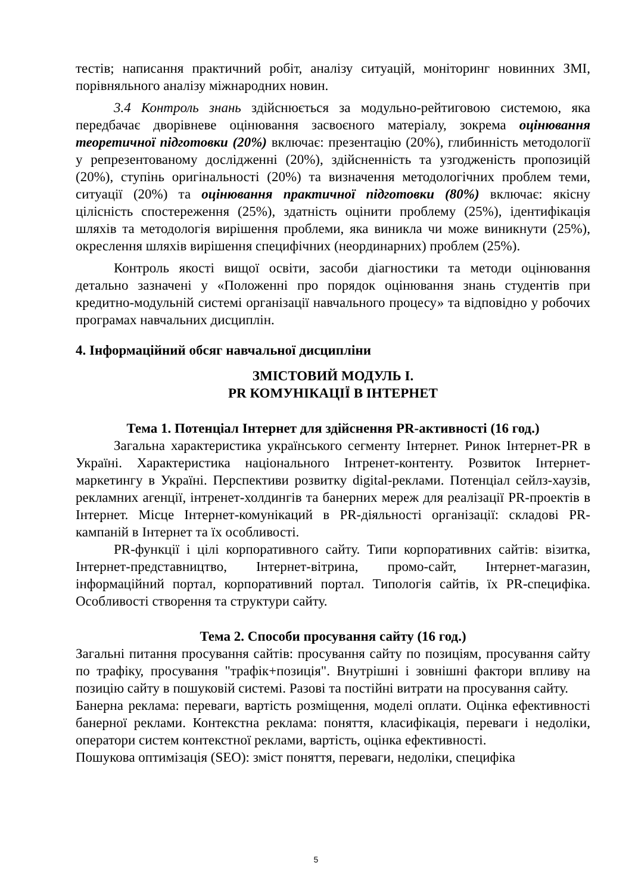тестів; написання практичний робіт, аналізу ситуацій, моніторинг новинних ЗМІ, порівняльного аналізу міжнародних новин.
3.4 Контроль знань здійснюється за модульно-рейтиговою системою, яка передбачає дворівневе оцінювання засвоєного матеріалу, зокрема оцінювання теоретичної підготовки (20%) включає: презентацію (20%), глибинність методології у репрезентованому дослідженні (20%), здійсненність та узгодженість пропозицій (20%), ступінь оригінальності (20%) та визначення методологічних проблем теми, ситуації (20%) та оцінювання практичної підготовки (80%) включає: якісну цілісність спостереження (25%), здатність оцінити проблему (25%), ідентифікація шляхів та методологія вирішення проблеми, яка виникла чи може виникнути (25%), окреслення шляхів вирішення специфічних (неординарних) проблем (25%).
Контроль якості вищої освіти, засоби діагностики та методи оцінювання детально зазначені у «Положенні про порядок оцінювання знань студентів при кредитно-модульній системі організації навчального процесу» та відповідно у робочих програмах навчальних дисциплін.
4. Інформаційний обсяг навчальної дисципліни
ЗМІСТОВИЙ МОДУЛЬ І.
PR КОМУНІКАЦІЇ В ІНТЕРНЕТ
Тема 1. Потенціал Інтернет для здійснення PR-активності (16 год.)
Загальна характеристика українського сегменту Інтернет. Ринок Інтернет-PR в Україні. Характеристика національного Інтренет-контенту. Розвиток Інтернет-маркетингу в Україні. Перспективи розвитку digital-реклами. Потенціал сейлз-хаузів, рекламних агенції, інтренет-холдингів та банерних мереж для реалізації PR-проектів в Інтернет. Місце Інтернет-комунікаций в PR-діяльності організації: складові PR-кампаній в Інтернет та їх особливості.
PR-функції і цілі корпоративного сайту. Типи корпоративних сайтів: візитка, Інтернет-представництво, Інтернет-вітрина, промо-сайт, Інтернет-магазин, інформаційний портал, корпоративний портал. Типологія сайтів, їх PR-специфіка. Особливості створення та структури сайту.
Тема 2. Способи просування сайту (16 год.)
Загальні питання просування сайтів: просування сайту по позиціям, просування сайту по трафіку, просування "трафік+позиція". Внутрішні і зовнішні фактори впливу на позицію сайту в пошуковій системі. Разові та постійні витрати на просування сайту.
Банерна реклама: переваги, вартість розміщення, моделі оплати. Оцінка ефективності банерної реклами. Контекстна реклама: поняття, класифікація, переваги і недоліки, оператори систем контекстної реклами, вартість, оцінка ефективності.
Пошукова оптимізація (SEO): зміст поняття, переваги, недоліки, специфіка
5